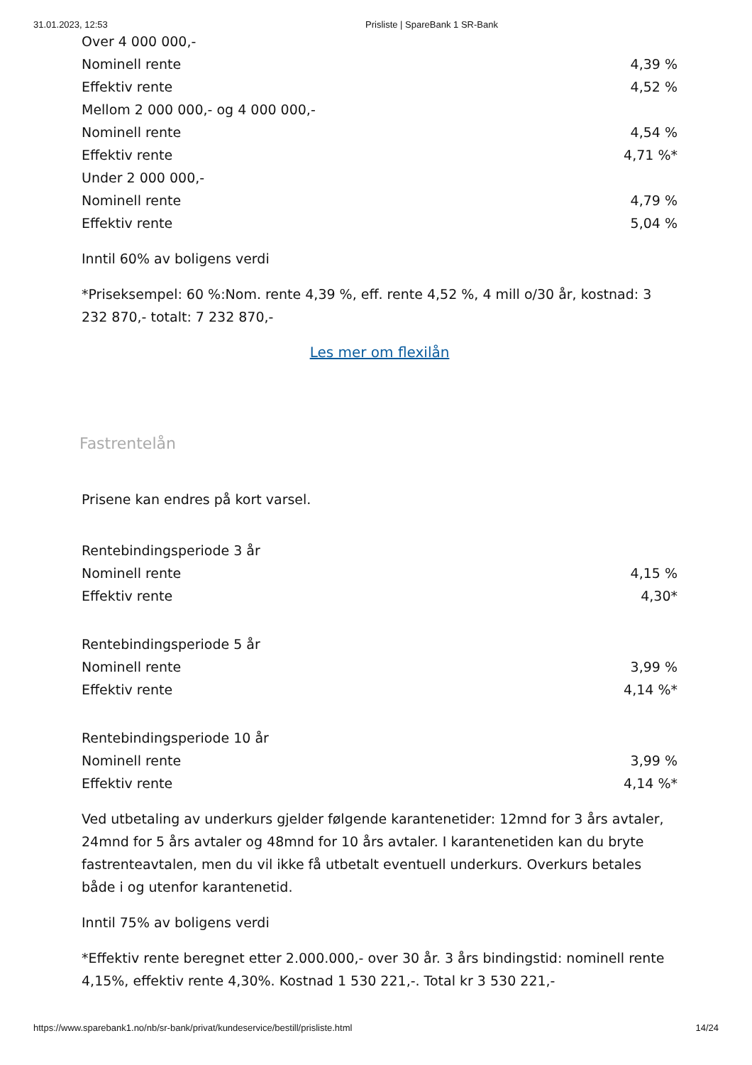31.01.2023, 12:53 Prisliste | SpareBank 1 SR-Bank
| Over 4 000 000,- | |
| Nominell rente | 4,39 % |
| Effektiv rente | 4,52 % |
| Mellom 2 000 000,- og 4 000 000,- | |
| Nominell rente | 4,54 % |
| Effektiv rente | 4,71 %* |
| Under 2 000 000,- | |
| Nominell rente | 4,79 % |
| Effektiv rente | 5,04 % |
Inntil 60% av boligens verdi
*Priseksempel: 60 %:Nom. rente 4,39 %, eff. rente 4,52 %, 4 mill o/30 år, kostnad: 3 232 870,- totalt: 7 232 870,-
Les mer om flexilån
Fastrentelån
Prisene kan endres på kort varsel.
| Rentebindingsperiode 3 år | |
| Nominell rente | 4,15 % |
| Effektiv rente | 4,30* |
| Rentebindingsperiode 5 år | |
| Nominell rente | 3,99 % |
| Effektiv rente | 4,14 %* |
| Rentebindingsperiode 10 år | |
| Nominell rente | 3,99 % |
| Effektiv rente | 4,14 %* |
Ved utbetaling av underkurs gjelder følgende karantenetider: 12mnd for 3 års avtaler, 24mnd for 5 års avtaler og 48mnd for 10 års avtaler. I karantenetiden kan du bryte fastrenteavtalen, men du vil ikke få utbetalt eventuell underkurs. Overkurs betales både i og utenfor karantenetid.
Inntil 75% av boligens verdi
*Effektiv rente beregnet etter 2.000.000,- over 30 år. 3 års bindingstid: nominell rente 4,15%, effektiv rente 4,30%. Kostnad 1 530 221,-. Total kr 3 530 221,-
https://www.sparebank1.no/nb/sr-bank/privat/kundeservice/bestill/prisliste.html 14/24